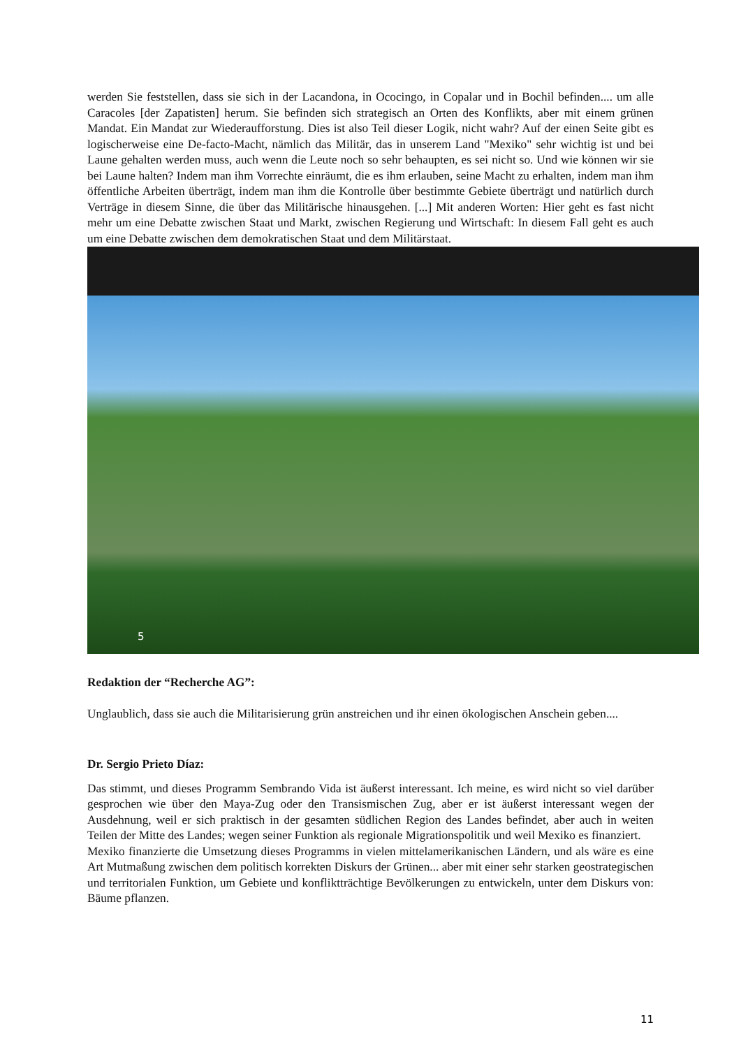werden Sie feststellen, dass sie sich in der Lacandona, in Ococingo, in Copalar und in Bochil befinden.... um alle Caracoles [der Zapatisten] herum. Sie befinden sich strategisch an Orten des Konflikts, aber mit einem grünen Mandat. Ein Mandat zur Wiederaufforstung. Dies ist also Teil dieser Logik, nicht wahr? Auf der einen Seite gibt es logischerweise eine De-facto-Macht, nämlich das Militär, das in unserem Land "Mexiko" sehr wichtig ist und bei Laune gehalten werden muss, auch wenn die Leute noch so sehr behaupten, es sei nicht so. Und wie können wir sie bei Laune halten? Indem man ihm Vorrechte einräumt, die es ihm erlauben, seine Macht zu erhalten, indem man ihm öffentliche Arbeiten überträgt, indem man ihm die Kontrolle über bestimmte Gebiete überträgt und natürlich durch Verträge in diesem Sinne, die über das Militärische hinausgehen. [...] Mit anderen Worten: Hier geht es fast nicht mehr um eine Debatte zwischen Staat und Markt, zwischen Regierung und Wirtschaft: In diesem Fall geht es auch um eine Debatte zwischen dem demokratischen Staat und dem Militärstaat.
5
Redaktion der “Recherche AG”:
Unglaublich, dass sie auch die Militarisierung grün anstreichen und ihr einen ökologischen Anschein geben....
Dr. Sergio Prieto Díaz:
Das stimmt, und dieses Programm Sembrando Vida ist äußerst interessant. Ich meine, es wird nicht so viel darüber gesprochen wie über den Maya-Zug oder den Transismischen Zug, aber er ist äußerst interessant wegen der Ausdehnung, weil er sich praktisch in der gesamten südlichen Region des Landes befindet, aber auch in weiten Teilen der Mitte des Landes; wegen seiner Funktion als regionale Migrationspolitik und weil Mexiko es finanziert.
Mexiko finanzierte die Umsetzung dieses Programms in vielen mittelamerikanischen Ländern, und als wäre es eine Art Mutmaßung zwischen dem politisch korrekten Diskurs der Grünen... aber mit einer sehr starken geostrategischen und territorialen Funktion, um Gebiete und konfliktträchtige Bevölkerungen zu entwickeln, unter dem Diskurs von: Bäume pflanzen.
11